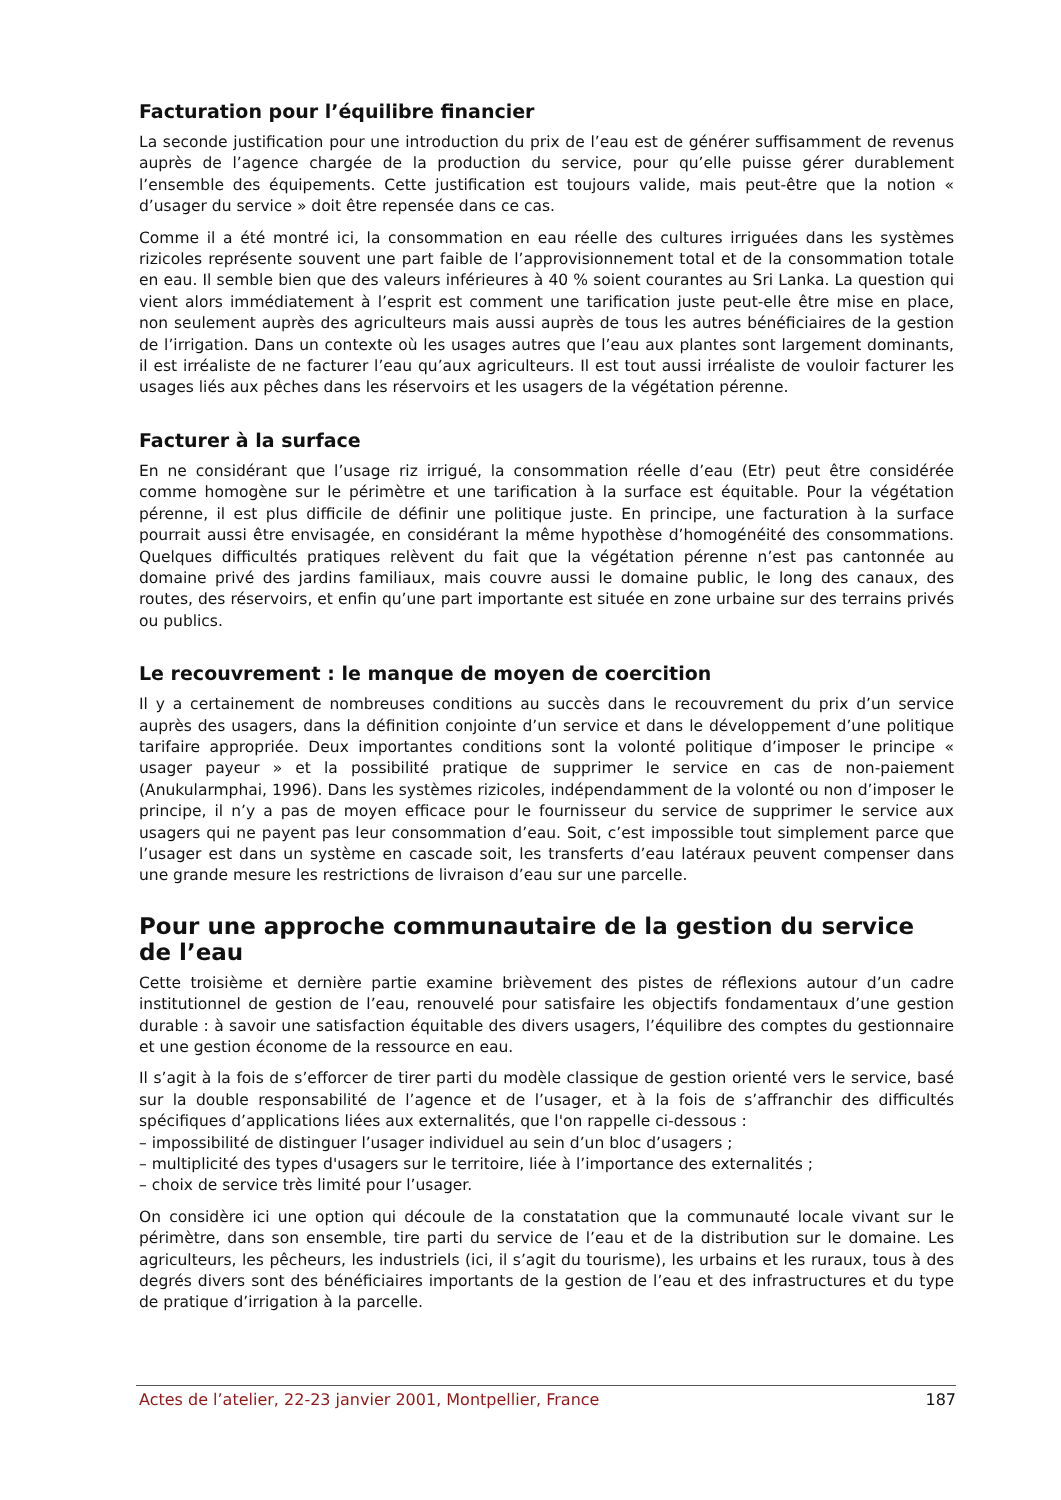Facturation pour l’équilibre financier
La seconde justification pour une introduction du prix de l’eau est de générer suffisamment de revenus auprès de l’agence chargée de la production du service, pour qu’elle puisse gérer durablement l’ensemble des équipements. Cette justification est toujours valide, mais peut-être que la notion « d’usager du service » doit être repensée dans ce cas.
Comme il a été montré ici, la consommation en eau réelle des cultures irriguées dans les systèmes rizicoles représente souvent une part faible de l’approvisionnement total et de la consommation totale en eau. Il semble bien que des valeurs inférieures à 40 % soient courantes au Sri Lanka. La question qui vient alors immédiatement à l’esprit est comment une tarification juste peut-elle être mise en place, non seulement auprès des agriculteurs mais aussi auprès de tous les autres bénéficiaires de la gestion de l’irrigation. Dans un contexte où les usages autres que l’eau aux plantes sont largement dominants, il est irréaliste de ne facturer l’eau qu’aux agriculteurs. Il est tout aussi irréaliste de vouloir facturer les usages liés aux pêches dans les réservoirs et les usagers de la végétation pérenne.
Facturer à la surface
En ne considérant que l’usage riz irrigué, la consommation réelle d’eau (Etr) peut être considérée comme homogène sur le périmètre et une tarification à la surface est équitable. Pour la végétation pérenne, il est plus difficile de définir une politique juste. En principe, une facturation à la surface pourrait aussi être envisagée, en considérant la même hypothèse d’homogénéité des consommations. Quelques difficultés pratiques relèvent du fait que la végétation pérenne n’est pas cantonnée au domaine privé des jardins familiaux, mais couvre aussi le domaine public, le long des canaux, des routes, des réservoirs, et enfin qu’une part importante est située en zone urbaine sur des terrains privés ou publics.
Le recouvrement : le manque de moyen de coercition
Il y a certainement de nombreuses conditions au succès dans le recouvrement du prix d’un service auprès des usagers, dans la définition conjointe d’un service et dans le développement d’une politique tarifaire appropriée. Deux importantes conditions sont la volonté politique d’imposer le principe « usager payeur » et la possibilité pratique de supprimer le service en cas de non-paiement (Anukularmphai, 1996). Dans les systèmes rizicoles, indépendamment de la volonté ou non d’imposer le principe, il n’y a pas de moyen efficace pour le fournisseur du service de supprimer le service aux usagers qui ne payent pas leur consommation d’eau. Soit, c’est impossible tout simplement parce que l’usager est dans un système en cascade soit, les transferts d’eau latéraux peuvent compenser dans une grande mesure les restrictions de livraison d’eau sur une parcelle.
Pour une approche communautaire de la gestion du service de l’eau
Cette troisième et dernière partie examine brièvement des pistes de réflexions autour d’un cadre institutionnel de gestion de l’eau, renouvelé pour satisfaire les objectifs fondamentaux d’une gestion durable : à savoir une satisfaction équitable des divers usagers, l’équilibre des comptes du gestionnaire et une gestion économe de la ressource en eau.
Il s’agit à la fois de s’efforcer de tirer parti du modèle classique de gestion orienté vers le service, basé sur la double responsabilité de l’agence et de l’usager, et à la fois de s’affranchir des difficultés spécifiques d’applications liées aux externalités, que l'on rappelle ci-dessous :
– impossibilité de distinguer l’usager individuel au sein d’un bloc d’usagers ;
– multiplicité des types d'usagers sur le territoire, liée à l’importance des externalités ;
– choix de service très limité pour l’usager.
On considère ici une option qui découle de la constatation que la communauté locale vivant sur le périmètre, dans son ensemble, tire parti du service de l’eau et de la distribution sur le domaine. Les agriculteurs, les pêcheurs, les industriels (ici, il s’agit du tourisme), les urbains et les ruraux, tous à des degrés divers sont des bénéficiaires importants de la gestion de l’eau et des infrastructures et du type de pratique d’irrigation à la parcelle.
Actes de l’atelier, 22-23 janvier 2001, Montpellier, France 187